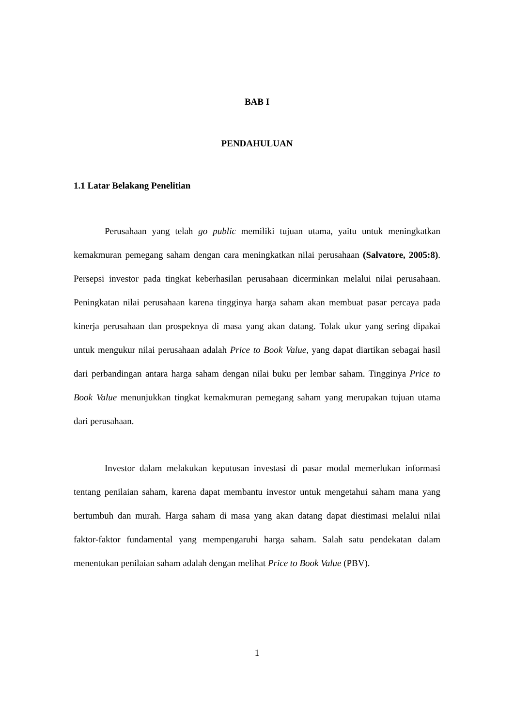BAB I
PENDAHULUAN
1.1 Latar Belakang Penelitian
Perusahaan yang telah go public memiliki tujuan utama, yaitu untuk meningkatkan kemakmuran pemegang saham dengan cara meningkatkan nilai perusahaan (Salvatore, 2005:8). Persepsi investor pada tingkat keberhasilan perusahaan dicerminkan melalui nilai perusahaan. Peningkatan nilai perusahaan karena tingginya harga saham akan membuat pasar percaya pada kinerja perusahaan dan prospeknya di masa yang akan datang. Tolak ukur yang sering dipakai untuk mengukur nilai perusahaan adalah Price to Book Value, yang dapat diartikan sebagai hasil dari perbandingan antara harga saham dengan nilai buku per lembar saham. Tingginya Price to Book Value menunjukkan tingkat kemakmuran pemegang saham yang merupakan tujuan utama dari perusahaan.
Investor dalam melakukan keputusan investasi di pasar modal memerlukan informasi tentang penilaian saham, karena dapat membantu investor untuk mengetahui saham mana yang bertumbuh dan murah. Harga saham di masa yang akan datang dapat diestimasi melalui nilai faktor-faktor fundamental yang mempengaruhi harga saham. Salah satu pendekatan dalam menentukan penilaian saham adalah dengan melihat Price to Book Value (PBV).
1